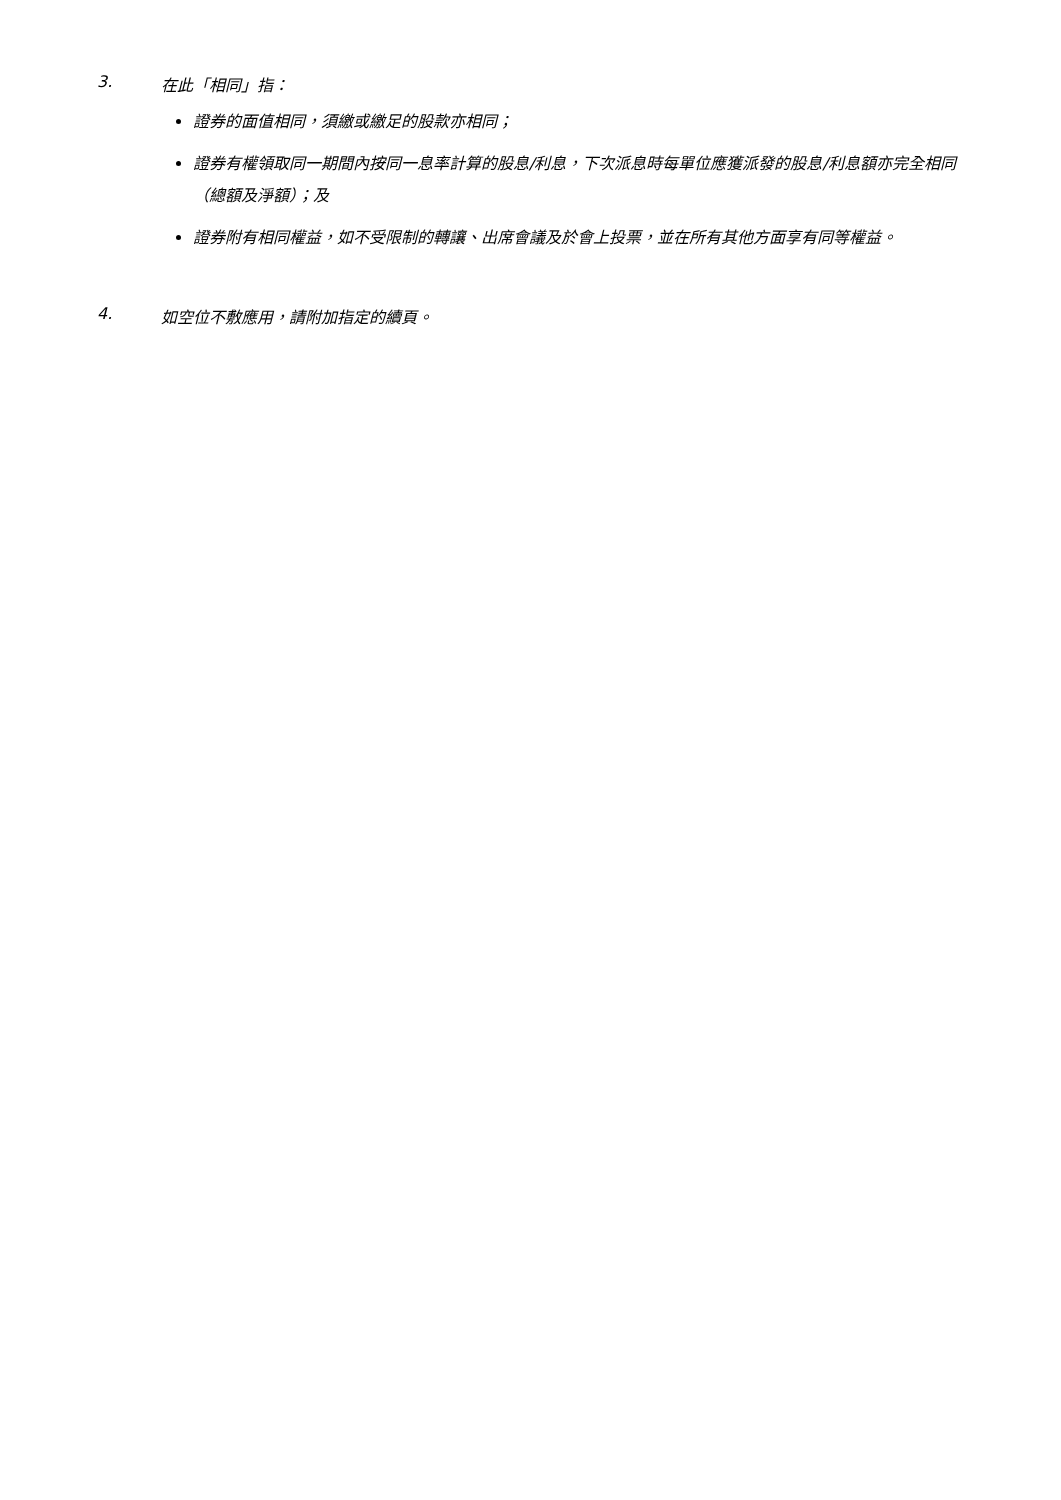3. 在此「相同」指：
證券的面值相同，須繳或繳足的股款亦相同；
證券有權領取同一期間內按同一息率計算的股息/利息，下次派息時每單位應獲派發的股息/利息額亦完全相同（總額及淨額）；及
證券附有相同權益，如不受限制的轉讓、出席會議及於會上投票，並在所有其他方面享有同等權益。
4. 如空位不敷應用，請附加指定的續頁。